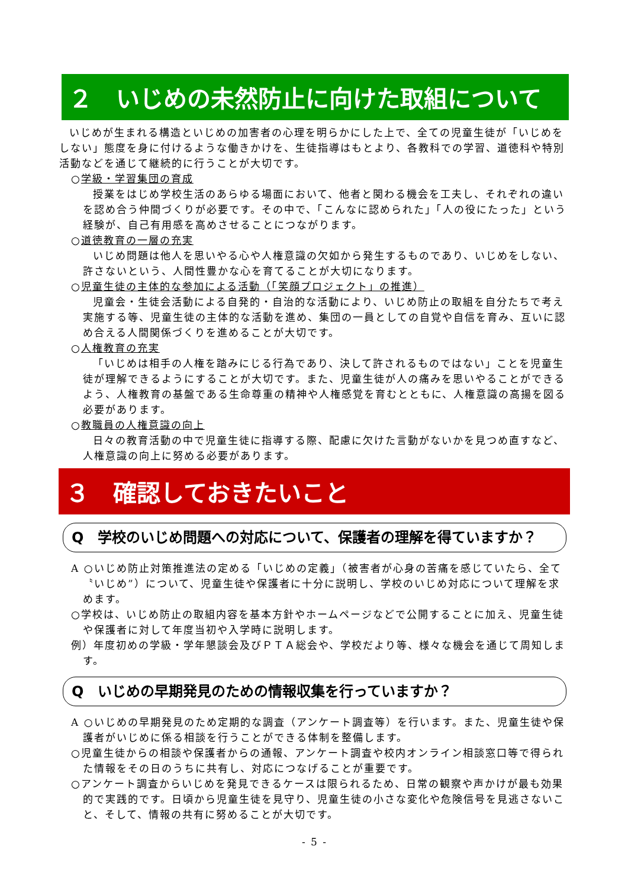２　いじめの未然防止に向けた取組について
いじめが生まれる構造といじめの加害者の心理を明らかにした上で、全ての児童生徒が「いじめをしない」態度を身に付けるような働きかけを、生徒指導はもとより、各教科での学習、道徳科や特別活動などを通じて継続的に行うことが大切です。
○学級・学習集団の育成
授業をはじめ学校生活のあらゆる場面において、他者と関わる機会を工夫し、それぞれの違いを認め合う仲間づくりが必要です。その中で、「こんなに認められた」「人の役にたった」という経験が、自己有用感を高めさせることにつながります。
○道徳教育の一層の充実
いじめ問題は他人を思いやる心や人権意識の欠如から発生するものであり、いじめをしない、許さないという、人間性豊かな心を育てることが大切になります。
○児童生徒の主体的な参加による活動（「笑顔プロジェクト」の推進）
児童会・生徒会活動による自発的・自治的な活動により、いじめ防止の取組を自分たちで考え実施する等、児童生徒の主体的な活動を進め、集団の一員としての自覚や自信を育み、互いに認め合える人間関係づくりを進めることが大切です。
○人権教育の充実
「いじめは相手の人権を踏みにじる行為であり、決して許されるものではない」ことを児童生徒が理解できるようにすることが大切です。また、児童生徒が人の痛みを思いやることができるよう、人権教育の基盤である生命尊重の精神や人権感覚を育むとともに、人権意識の高揚を図る必要があります。
○教職員の人権意識の向上
日々の教育活動の中で児童生徒に指導する際、配慮に欠けた言動がないかを見つめ直すなど、人権意識の向上に努める必要があります。
３　確認しておきたいこと
Q　学校のいじめ問題への対応について、保護者の理解を得ていますか？
A ○いじめ防止対策推進法の定める「いじめの定義」（被害者が心身の苦痛を感じていたら、全て〝いじめ”）について、児童生徒や保護者に十分に説明し、学校のいじめ対応について理解を求めます。
○学校は、いじめ防止の取組内容を基本方針やホームページなどで公開することに加え、児童生徒や保護者に対して年度当初や入学時に説明します。
例）年度初めの学級・学年懇談会及びＰＴＡ総会や、学校だより等、様々な機会を通じて周知します。
Q　いじめの早期発見のための情報収集を行っていますか？
A ○いじめの早期発見のため定期的な調査（アンケート調査等）を行います。また、児童生徒や保護者がいじめに係る相談を行うことができる体制を整備します。
○児童生徒からの相談や保護者からの通報、アンケート調査や校内オンライン相談窓口等で得られた情報をその日のうちに共有し、対応につなげることが重要です。
○アンケート調査からいじめを発見できるケースは限られるため、日常の観察や声かけが最も効果的で実践的です。日頃から児童生徒を見守り、児童生徒の小さな変化や危険信号を見逃さないこと、そして、情報の共有に努めることが大切です。
- 5 -